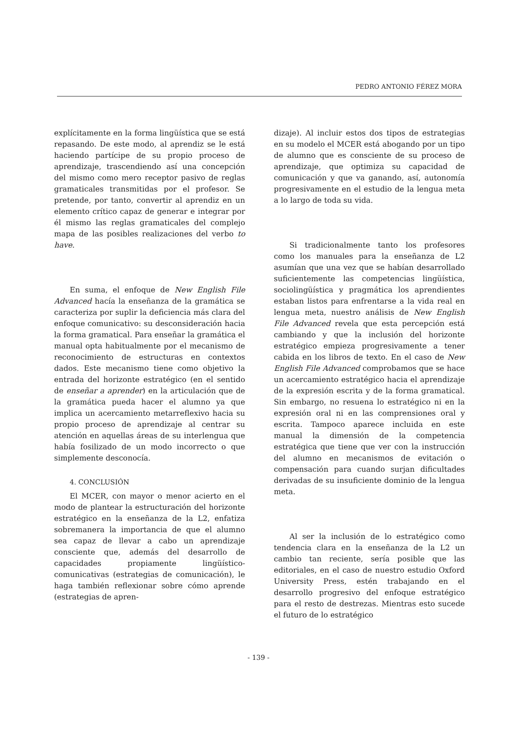PEDRO ANTONIO FÉREZ MORA
explícitamente en la forma lingüística que se está repasando. De este modo, al aprendiz se le está haciendo partícipe de su propio proceso de aprendizaje, trascendiendo así una concepción del mismo como mero receptor pasivo de reglas gramaticales transmitidas por el profesor. Se pretende, por tanto, convertir al aprendiz en un elemento crítico capaz de generar e integrar por él mismo las reglas gramaticales del complejo mapa de las posibles realizaciones del verbo to have.
En suma, el enfoque de New English File Advanced hacía la enseñanza de la gramática se caracteriza por suplir la deficiencia más clara del enfoque comunicativo: su desconsideración hacia la forma gramatical. Para enseñar la gramática el manual opta habitualmente por el mecanismo de reconocimiento de estructuras en contextos dados. Este mecanismo tiene como objetivo la entrada del horizonte estratégico (en el sentido de enseñar a aprender) en la articulación que de la gramática pueda hacer el alumno ya que implica un acercamiento metarreflexivo hacia su propio proceso de aprendizaje al centrar su atención en aquellas áreas de su interlengua que había fosilizado de un modo incorrecto o que simplemente desconocía.
4. CONCLUSIÓN
El MCER, con mayor o menor acierto en el modo de plantear la estructuración del horizonte estratégico en la enseñanza de la L2, enfatiza sobremanera la importancia de que el alumno sea capaz de llevar a cabo un aprendizaje consciente que, además del desarrollo de capacidades propiamente lingüístico-comunicativas (estrategias de comunicación), le haga también reflexionar sobre cómo aprende (estrategias de apren-
dizaje). Al incluir estos dos tipos de estrategias en su modelo el MCER está abogando por un tipo de alumno que es consciente de su proceso de aprendizaje, que optimiza su capacidad de comunicación y que va ganando, así, autonomía progresivamente en el estudio de la lengua meta a lo largo de toda su vida.
Si tradicionalmente tanto los profesores como los manuales para la enseñanza de L2 asumían que una vez que se habían desarrollado suficientemente las competencias lingüística, sociolingüística y pragmática los aprendientes estaban listos para enfrentarse a la vida real en lengua meta, nuestro análisis de New English File Advanced revela que esta percepción está cambiando y que la inclusión del horizonte estratégico empieza progresivamente a tener cabida en los libros de texto. En el caso de New English File Advanced comprobamos que se hace un acercamiento estratégico hacia el aprendizaje de la expresión escrita y de la forma gramatical. Sin embargo, no resuena lo estratégico ni en la expresión oral ni en las comprensiones oral y escrita. Tampoco aparece incluida en este manual la dimensión de la competencia estratégica que tiene que ver con la instrucción del alumno en mecanismos de evitación o compensación para cuando surjan dificultades derivadas de su insuficiente dominio de la lengua meta.
Al ser la inclusión de lo estratégico como tendencia clara en la enseñanza de la L2 un cambio tan reciente, sería posible que las editoriales, en el caso de nuestro estudio Oxford University Press, estén trabajando en el desarrollo progresivo del enfoque estratégico para el resto de destrezas. Mientras esto sucede el futuro de lo estratégico
- 139 -